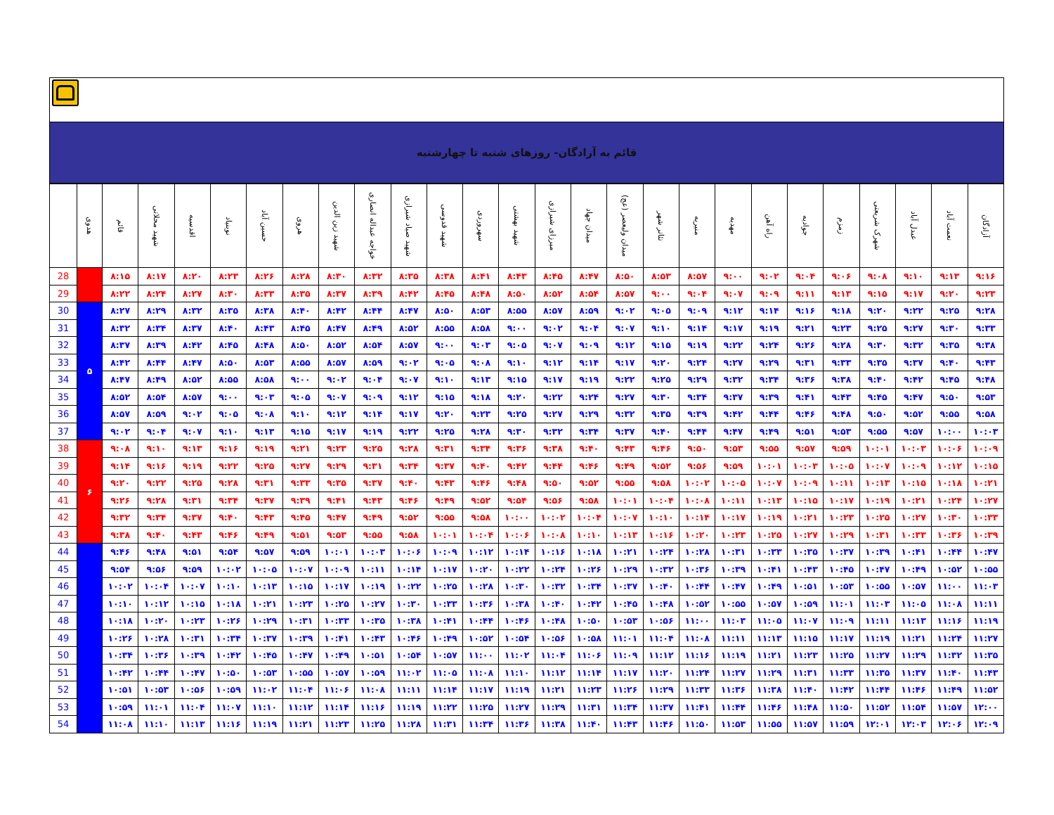قائم به آزادگان- روزهای شنبه تا چهارشنبه
| | هدوی | قائم | شهید محلاتی | اقدسیه | نوبنیاد | حسین آباد | هروی | شهید زین الدین | خواجه عبداله انصاری | شهید صیاد شیرازی | شهید قدوسی | سهروردی | شهید بهشتی | میرزای شیرازی | میدان جهاد | میدان ولیعصر (عج) | تئاتر شهر | منیریه | مهدیه | راه آهن | جوادیه | زمزم | شهرک شریعتی | عبدل آباد | نعمت آباد | آزادگان |
| --- | --- | --- | --- | --- | --- | --- | --- | --- | --- | --- | --- | --- | --- | --- | --- | --- | --- | --- | --- | --- | --- | --- | --- | --- | --- | --- |
| 28 | | ۸:۱۵ | ۸:۱۷ | ۸:۲۰ | ۸:۲۳ | ۸:۲۶ | ۸:۲۸ | ۸:۳۰ | ۸:۳۲ | ۸:۳۵ | ۸:۳۸ | ۸:۴۱ | ۸:۴۳ | ۸:۴۵ | ۸:۴۷ | ۸:۵۰ | ۸:۵۳ | ۸:۵۷ | ۹:۰۰ | ۹:۰۲ | ۹:۰۴ | ۹:۰۶ | ۹:۰۸ | ۹:۱۰ | ۹:۱۳ | ۹:۱۶ |
| 29 | | ۸:۲۲ | ۸:۲۴ | ۸:۲۷ | ۸:۳۰ | ۸:۳۳ | ۸:۳۵ | ۸:۳۷ | ۸:۳۹ | ۸:۴۲ | ۸:۴۵ | ۸:۴۸ | ۸:۵۰ | ۸:۵۲ | ۸:۵۴ | ۸:۵۷ | ۹:۰۰ | ۹:۰۴ | ۹:۰۷ | ۹:۰۹ | ۹:۱۱ | ۹:۱۳ | ۹:۱۵ | ۹:۱۷ | ۹:۲۰ | ۹:۲۳ |
| 30 | ۵ | ۸:۲۷ | ۸:۲۹ | ۸:۳۲ | ۸:۳۵ | ۸:۳۸ | ۸:۴۰ | ۸:۴۲ | ۸:۴۴ | ۸:۴۷ | ۸:۵۰ | ۸:۵۳ | ۸:۵۵ | ۸:۵۷ | ۸:۵۹ | ۹:۰۲ | ۹:۰۵ | ۹:۰۹ | ۹:۱۲ | ۹:۱۴ | ۹:۱۶ | ۹:۱۸ | ۹:۲۰ | ۹:۲۲ | ۹:۲۵ | ۹:۲۸ |
| 31 | | ۸:۳۲ | ۸:۳۴ | ۸:۳۷ | ۸:۴۰ | ۸:۴۳ | ۸:۴۵ | ۸:۴۷ | ۸:۴۹ | ۸:۵۲ | ۸:۵۵ | ۸:۵۸ | ۹:۰۰ | ۹:۰۲ | ۹:۰۴ | ۹:۰۷ | ۹:۱۰ | ۹:۱۴ | ۹:۱۷ | ۹:۱۹ | ۹:۲۱ | ۹:۲۳ | ۹:۲۵ | ۹:۲۷ | ۹:۳۰ | ۹:۳۳ |
| 32 | | ۸:۳۷ | ۸:۳۹ | ۸:۴۲ | ۸:۴۵ | ۸:۴۸ | ۸:۵۰ | ۸:۵۲ | ۸:۵۴ | ۸:۵۷ | ۹:۰۰ | ۹:۰۳ | ۹:۰۵ | ۹:۰۷ | ۹:۰۹ | ۹:۱۲ | ۹:۱۵ | ۹:۱۹ | ۹:۲۲ | ۹:۲۴ | ۹:۲۶ | ۹:۲۸ | ۹:۳۰ | ۹:۳۲ | ۹:۳۵ | ۹:۳۸ |
| 33 | | ۸:۴۲ | ۸:۴۴ | ۸:۴۷ | ۸:۵۰ | ۸:۵۳ | ۸:۵۵ | ۸:۵۷ | ۸:۵۹ | ۹:۰۲ | ۹:۰۵ | ۹:۰۸ | ۹:۱۰ | ۹:۱۲ | ۹:۱۴ | ۹:۱۷ | ۹:۲۰ | ۹:۲۴ | ۹:۲۷ | ۹:۲۹ | ۹:۳۱ | ۹:۳۳ | ۹:۳۵ | ۹:۳۷ | ۹:۴۰ | ۹:۴۳ |
| 34 | | ۸:۴۷ | ۸:۴۹ | ۸:۵۲ | ۸:۵۵ | ۸:۵۸ | ۹:۰۰ | ۹:۰۲ | ۹:۰۴ | ۹:۰۷ | ۹:۱۰ | ۹:۱۳ | ۹:۱۵ | ۹:۱۷ | ۹:۱۹ | ۹:۲۲ | ۹:۲۵ | ۹:۲۹ | ۹:۳۲ | ۹:۳۴ | ۹:۳۶ | ۹:۳۸ | ۹:۴۰ | ۹:۴۲ | ۹:۴۵ | ۹:۴۸ |
| 35 | | ۸:۵۲ | ۸:۵۴ | ۸:۵۷ | ۹:۰۰ | ۹:۰۳ | ۹:۰۵ | ۹:۰۷ | ۹:۰۹ | ۹:۱۲ | ۹:۱۵ | ۹:۱۸ | ۹:۲۰ | ۹:۲۲ | ۹:۲۴ | ۹:۲۷ | ۹:۳۰ | ۹:۳۴ | ۹:۳۷ | ۹:۳۹ | ۹:۴۱ | ۹:۴۳ | ۹:۴۵ | ۹:۴۷ | ۹:۵۰ | ۹:۵۳ |
| 36 | | ۸:۵۷ | ۸:۵۹ | ۹:۰۲ | ۹:۰۵ | ۹:۰۸ | ۹:۱۰ | ۹:۱۲ | ۹:۱۴ | ۹:۱۷ | ۹:۲۰ | ۹:۲۳ | ۹:۲۵ | ۹:۲۷ | ۹:۲۹ | ۹:۳۲ | ۹:۳۵ | ۹:۳۹ | ۹:۴۲ | ۹:۴۴ | ۹:۴۶ | ۹:۴۸ | ۹:۵۰ | ۹:۵۲ | ۹:۵۵ | ۹:۵۸ |
| 37 | | ۹:۰۲ | ۹:۰۴ | ۹:۰۷ | ۹:۱۰ | ۹:۱۳ | ۹:۱۵ | ۹:۱۷ | ۹:۱۹ | ۹:۲۲ | ۹:۲۵ | ۹:۲۸ | ۹:۳۰ | ۹:۳۲ | ۹:۳۴ | ۹:۳۷ | ۹:۴۰ | ۹:۴۴ | ۹:۴۷ | ۹:۴۹ | ۹:۵۱ | ۹:۵۳ | ۹:۵۵ | ۹:۵۷ | ۱۰:۰۰ | ۱۰:۰۳ |
| 38 | ۶ | ۹:۰۸ | ۹:۱۰ | ۹:۱۳ | ۹:۱۶ | ۹:۱۹ | ۹:۲۱ | ۹:۲۳ | ۹:۲۵ | ۹:۲۸ | ۹:۳۱ | ۹:۳۴ | ۹:۳۶ | ۹:۳۸ | ۹:۴۰ | ۹:۴۳ | ۹:۴۶ | ۹:۵۰ | ۹:۵۳ | ۹:۵۵ | ۹:۵۷ | ۹:۵۹ | ۱۰:۰۱ | ۱۰:۰۳ | ۱۰:۰۶ | ۱۰:۰۹ |
| 39 | | ۹:۱۴ | ۹:۱۶ | ۹:۱۹ | ۹:۲۲ | ۹:۲۵ | ۹:۲۷ | ۹:۲۹ | ۹:۳۱ | ۹:۳۴ | ۹:۳۷ | ۹:۴۰ | ۹:۴۲ | ۹:۴۴ | ۹:۴۶ | ۹:۴۹ | ۹:۵۲ | ۹:۵۶ | ۹:۵۹ | ۱۰:۰۱ | ۱۰:۰۳ | ۱۰:۰۵ | ۱۰:۰۷ | ۱۰:۰۹ | ۱۰:۱۲ | ۱۰:۱۵ |
| 40 | | ۹:۲۰ | ۹:۲۲ | ۹:۲۵ | ۹:۲۸ | ۹:۳۱ | ۹:۳۳ | ۹:۳۵ | ۹:۳۷ | ۹:۴۰ | ۹:۴۳ | ۹:۴۶ | ۹:۴۸ | ۹:۵۰ | ۹:۵۲ | ۹:۵۵ | ۹:۵۸ | ۱۰:۰۲ | ۱۰:۰۵ | ۱۰:۰۷ | ۱۰:۰۹ | ۱۰:۱۱ | ۱۰:۱۳ | ۱۰:۱۵ | ۱۰:۱۸ | ۱۰:۲۱ |
| 41 | | ۹:۲۶ | ۹:۲۸ | ۹:۳۱ | ۹:۳۴ | ۹:۳۷ | ۹:۳۹ | ۹:۴۱ | ۹:۴۳ | ۹:۴۶ | ۹:۴۹ | ۹:۵۲ | ۹:۵۴ | ۹:۵۶ | ۹:۵۸ | ۱۰:۰۱ | ۱۰:۰۴ | ۱۰:۰۸ | ۱۰:۱۱ | ۱۰:۱۳ | ۱۰:۱۵ | ۱۰:۱۷ | ۱۰:۱۹ | ۱۰:۲۱ | ۱۰:۲۴ | ۱۰:۲۷ |
| 42 | | ۹:۳۲ | ۹:۳۴ | ۹:۳۷ | ۹:۴۰ | ۹:۴۳ | ۹:۴۵ | ۹:۴۷ | ۹:۴۹ | ۹:۵۲ | ۹:۵۵ | ۹:۵۸ | ۱۰:۰۰ | ۱۰:۰۲ | ۱۰:۰۴ | ۱۰:۰۷ | ۱۰:۱۰ | ۱۰:۱۴ | ۱۰:۱۷ | ۱۰:۱۹ | ۱۰:۲۱ | ۱۰:۲۳ | ۱۰:۲۵ | ۱۰:۲۷ | ۱۰:۳۰ | ۱۰:۳۳ |
| 43 | | ۹:۳۸ | ۹:۴۰ | ۹:۴۳ | ۹:۴۶ | ۹:۴۹ | ۹:۵۱ | ۹:۵۳ | ۹:۵۵ | ۹:۵۸ | ۱۰:۰۱ | ۱۰:۰۴ | ۱۰:۰۶ | ۱۰:۰۸ | ۱۰:۱۰ | ۱۰:۱۳ | ۱۰:۱۶ | ۱۰:۲۰ | ۱۰:۲۳ | ۱۰:۲۵ | ۱۰:۲۷ | ۱۰:۲۹ | ۱۰:۳۱ | ۱۰:۳۳ | ۱۰:۳۶ | ۱۰:۳۹ |
| 44 | | ۹:۴۶ | ۹:۴۸ | ۹:۵۱ | ۹:۵۴ | ۹:۵۷ | ۹:۵۹ | ۱۰:۰۱ | ۱۰:۰۳ | ۱۰:۰۶ | ۱۰:۰۹ | ۱۰:۱۲ | ۱۰:۱۴ | ۱۰:۱۶ | ۱۰:۱۸ | ۱۰:۲۱ | ۱۰:۲۴ | ۱۰:۲۸ | ۱۰:۳۱ | ۱۰:۳۳ | ۱۰:۳۵ | ۱۰:۳۷ | ۱۰:۳۹ | ۱۰:۴۱ | ۱۰:۴۴ | ۱۰:۴۷ |
| 45 | | ۹:۵۴ | ۹:۵۶ | ۹:۵۹ | ۱۰:۰۲ | ۱۰:۰۵ | ۱۰:۰۷ | ۱۰:۰۹ | ۱۰:۱۱ | ۱۰:۱۴ | ۱۰:۱۷ | ۱۰:۲۰ | ۱۰:۲۲ | ۱۰:۲۴ | ۱۰:۲۶ | ۱۰:۲۹ | ۱۰:۳۲ | ۱۰:۳۶ | ۱۰:۳۹ | ۱۰:۴۱ | ۱۰:۴۳ | ۱۰:۴۵ | ۱۰:۴۷ | ۱۰:۴۹ | ۱۰:۵۲ | ۱۰:۵۵ |
| 46 | | ۱۰:۰۲ | ۱۰:۰۴ | ۱۰:۰۷ | ۱۰:۱۰ | ۱۰:۱۳ | ۱۰:۱۵ | ۱۰:۱۷ | ۱۰:۱۹ | ۱۰:۲۲ | ۱۰:۲۵ | ۱۰:۲۸ | ۱۰:۳۰ | ۱۰:۳۲ | ۱۰:۳۴ | ۱۰:۳۷ | ۱۰:۴۰ | ۱۰:۴۴ | ۱۰:۴۷ | ۱۰:۴۹ | ۱۰:۵۱ | ۱۰:۵۳ | ۱۰:۵۵ | ۱۰:۵۷ | ۱۱:۰۰ | ۱۱:۰۳ |
| 47 | | ۱۰:۱۰ | ۱۰:۱۲ | ۱۰:۱۵ | ۱۰:۱۸ | ۱۰:۲۱ | ۱۰:۲۳ | ۱۰:۲۵ | ۱۰:۲۷ | ۱۰:۳۰ | ۱۰:۳۳ | ۱۰:۳۶ | ۱۰:۳۸ | ۱۰:۴۰ | ۱۰:۴۲ | ۱۰:۴۵ | ۱۰:۴۸ | ۱۰:۵۲ | ۱۰:۵۵ | ۱۰:۵۷ | ۱۰:۵۹ | ۱۱:۰۱ | ۱۱:۰۳ | ۱۱:۰۵ | ۱۱:۰۸ | ۱۱:۱۱ |
| 48 | | ۱۰:۱۸ | ۱۰:۲۰ | ۱۰:۲۳ | ۱۰:۲۶ | ۱۰:۲۹ | ۱۰:۳۱ | ۱۰:۳۳ | ۱۰:۳۵ | ۱۰:۳۸ | ۱۰:۴۱ | ۱۰:۴۴ | ۱۰:۴۶ | ۱۰:۴۸ | ۱۰:۵۰ | ۱۰:۵۳ | ۱۰:۵۶ | ۱۱:۰۰ | ۱۱:۰۳ | ۱۱:۰۵ | ۱۱:۰۷ | ۱۱:۰۹ | ۱۱:۱۱ | ۱۱:۱۳ | ۱۱:۱۶ | ۱۱:۱۹ |
| 49 | | ۱۰:۲۶ | ۱۰:۲۸ | ۱۰:۳۱ | ۱۰:۳۴ | ۱۰:۳۷ | ۱۰:۳۹ | ۱۰:۴۱ | ۱۰:۴۳ | ۱۰:۴۶ | ۱۰:۴۹ | ۱۰:۵۲ | ۱۰:۵۴ | ۱۰:۵۶ | ۱۰:۵۸ | ۱۱:۰۱ | ۱۱:۰۴ | ۱۱:۰۸ | ۱۱:۱۱ | ۱۱:۱۳ | ۱۱:۱۵ | ۱۱:۱۷ | ۱۱:۱۹ | ۱۱:۲۱ | ۱۱:۲۴ | ۱۱:۲۷ |
| 50 | | ۱۰:۳۴ | ۱۰:۳۶ | ۱۰:۳۹ | ۱۰:۴۲ | ۱۰:۴۵ | ۱۰:۴۷ | ۱۰:۴۹ | ۱۰:۵۱ | ۱۰:۵۴ | ۱۰:۵۷ | ۱۱:۰۰ | ۱۱:۰۲ | ۱۱:۰۴ | ۱۱:۰۶ | ۱۱:۰۹ | ۱۱:۱۲ | ۱۱:۱۶ | ۱۱:۱۹ | ۱۱:۲۱ | ۱۱:۲۳ | ۱۱:۲۵ | ۱۱:۲۷ | ۱۱:۲۹ | ۱۱:۳۲ | ۱۱:۳۵ |
| 51 | | ۱۰:۴۲ | ۱۰:۴۴ | ۱۰:۴۷ | ۱۰:۵۰ | ۱۰:۵۳ | ۱۰:۵۵ | ۱۰:۵۷ | ۱۰:۵۹ | ۱۱:۰۲ | ۱۱:۰۵ | ۱۱:۰۸ | ۱۱:۱۰ | ۱۱:۱۲ | ۱۱:۱۴ | ۱۱:۱۷ | ۱۱:۲۰ | ۱۱:۲۴ | ۱۱:۲۷ | ۱۱:۲۹ | ۱۱:۳۱ | ۱۱:۳۳ | ۱۱:۳۵ | ۱۱:۳۷ | ۱۱:۴۰ | ۱۱:۴۳ |
| 52 | | ۱۰:۵۱ | ۱۰:۵۳ | ۱۰:۵۶ | ۱۰:۵۹ | ۱۱:۰۲ | ۱۱:۰۴ | ۱۱:۰۶ | ۱۱:۰۸ | ۱۱:۱۱ | ۱۱:۱۴ | ۱۱:۱۷ | ۱۱:۱۹ | ۱۱:۲۱ | ۱۱:۲۳ | ۱۱:۲۶ | ۱۱:۲۹ | ۱۱:۳۳ | ۱۱:۳۶ | ۱۱:۳۸ | ۱۱:۴۰ | ۱۱:۴۲ | ۱۱:۴۴ | ۱۱:۴۶ | ۱۱:۴۹ | ۱۱:۵۲ |
| 53 | | ۱۰:۵۹ | ۱۱:۰۱ | ۱۱:۰۴ | ۱۱:۰۷ | ۱۱:۱۰ | ۱۱:۱۲ | ۱۱:۱۴ | ۱۱:۱۶ | ۱۱:۱۹ | ۱۱:۲۲ | ۱۱:۲۵ | ۱۱:۲۷ | ۱۱:۲۹ | ۱۱:۳۱ | ۱۱:۳۴ | ۱۱:۳۷ | ۱۱:۴۱ | ۱۱:۴۴ | ۱۱:۴۶ | ۱۱:۴۸ | ۱۱:۵۰ | ۱۱:۵۲ | ۱۱:۵۴ | ۱۱:۵۷ | ۱۲:۰۰ |
| 54 | | ۱۱:۰۸ | ۱۱:۱۰ | ۱۱:۱۳ | ۱۱:۱۶ | ۱۱:۱۹ | ۱۱:۲۱ | ۱۱:۲۳ | ۱۱:۲۵ | ۱۱:۲۸ | ۱۱:۳۱ | ۱۱:۳۴ | ۱۱:۳۶ | ۱۱:۳۸ | ۱۱:۴۰ | ۱۱:۴۳ | ۱۱:۴۶ | ۱۱:۵۰ | ۱۱:۵۳ | ۱۱:۵۵ | ۱۱:۵۷ | ۱۱:۵۹ | ۱۲:۰۱ | ۱۲:۰۳ | ۱۲:۰۶ | ۱۲:۰۹ |